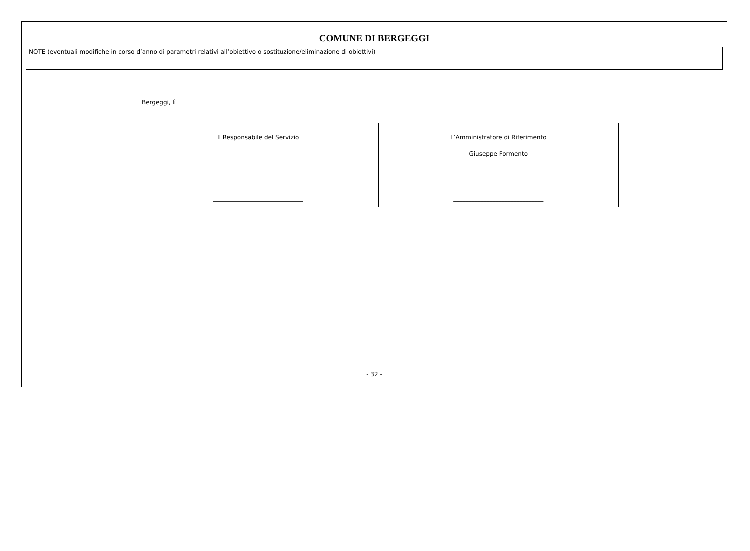COMUNE DI BERGEGGI
NOTE (eventuali modifiche in corso d’anno di parametri relativi all’obiettivo o sostituzione/eliminazione di obiettivi)
Bergeggi, lì
| Il Responsabile del Servizio | L’Amministratore di Riferimento Giuseppe Formento |
| ______________________________ | ______________________________ |
- 32 -